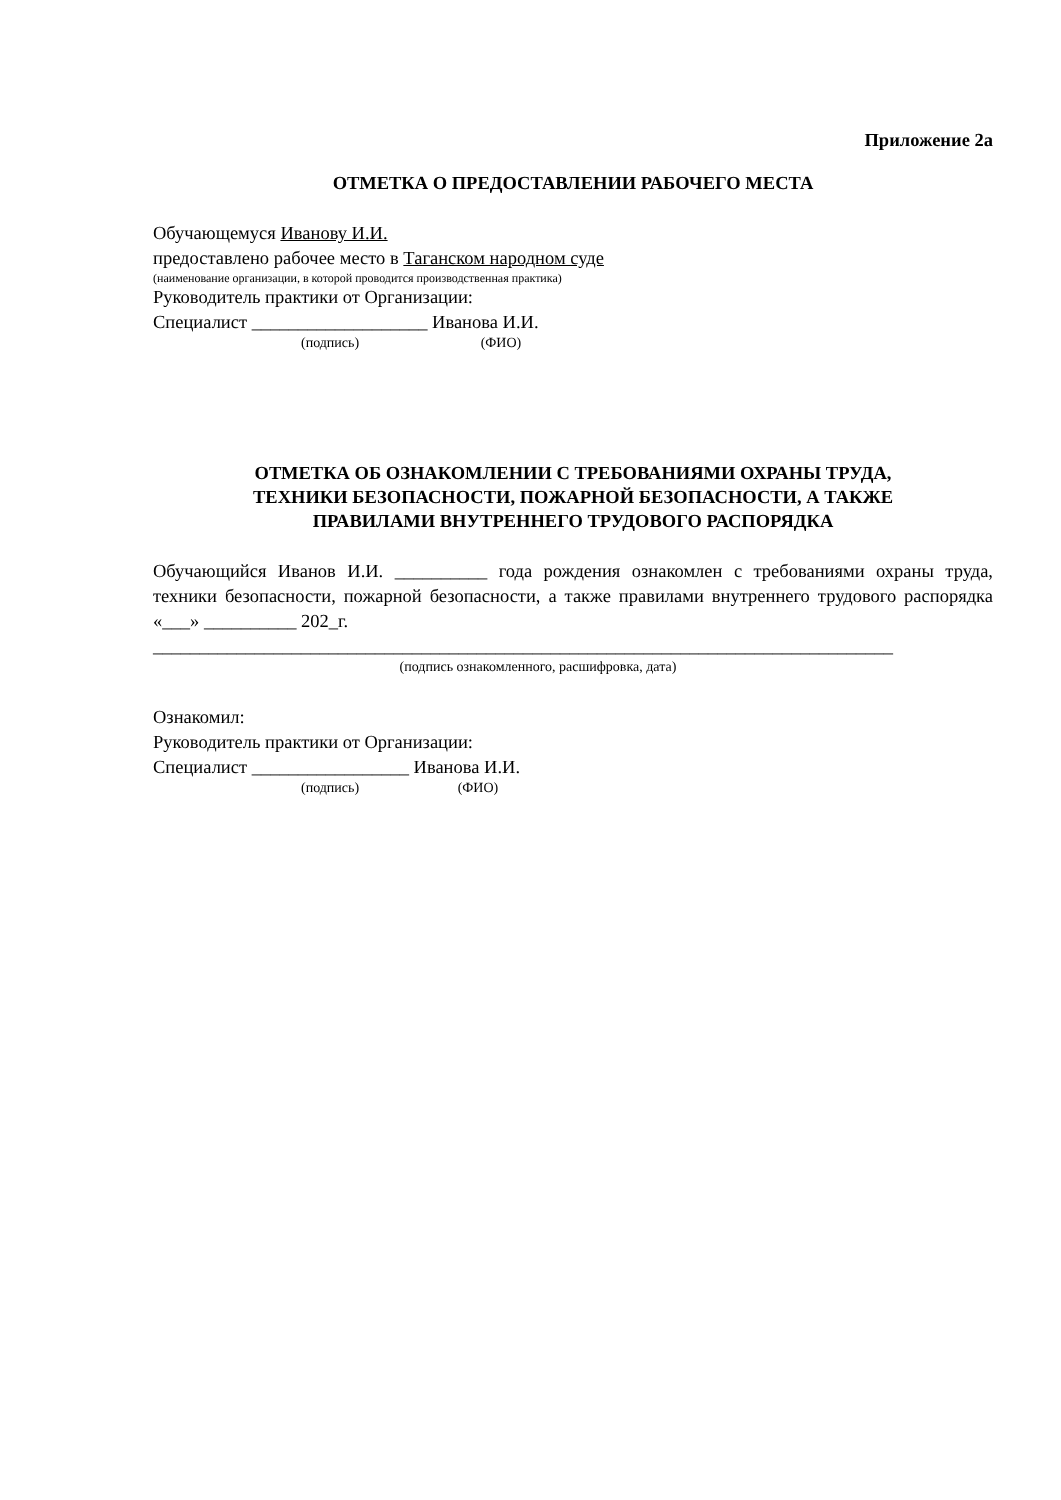Приложение 2а
ОТМЕТКА О ПРЕДОСТАВЛЕНИИ РАБОЧЕГО МЕСТА
Обучающемуся Иванову И.И.
предоставлено рабочее место в Таганском народном суде
(наименование организации, в которой проводится производственная практика)
Руководитель практики от Организации:
Специалист ___________________ Иванова И.И.
(подпись) (ФИО)
ОТМЕТКА ОБ ОЗНАКОМЛЕНИИ С ТРЕБОВАНИЯМИ ОХРАНЫ ТРУДА,
ТЕХНИКИ БЕЗОПАСНОСТИ, ПОЖАРНОЙ БЕЗОПАСНОСТИ, А ТАКЖЕ
ПРАВИЛАМИ ВНУТРЕННЕГО ТРУДОВОГО РАСПОРЯДКА
Обучающийся Иванов И.И. __________ года рождения ознакомлен с требованиями охраны труда, техники безопасности, пожарной безопасности, а также правилами внутреннего трудового распорядка «___» __________ 202_г.
________________________________________________________________________________
(подпись ознакомленного, расшифровка, дата)
Ознакомил:
Руководитель практики от Организации:
Специалист _________________ Иванова И.И.
(подпись) (ФИО)